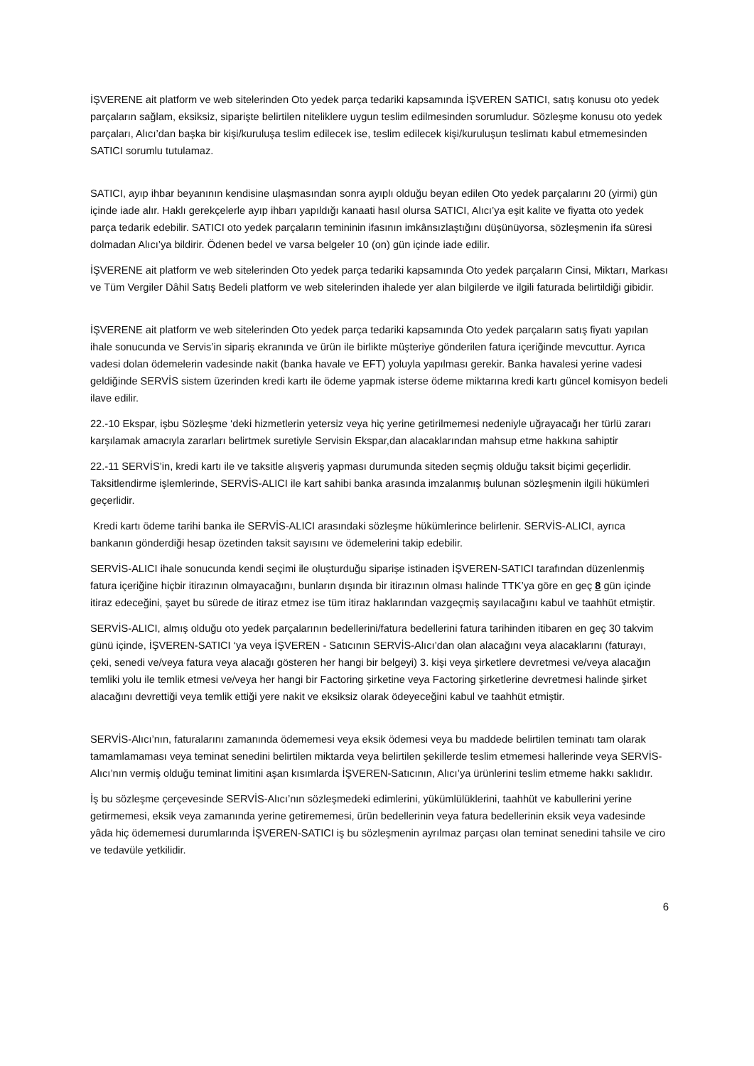İŞVERENE ait platform ve web sitelerinden Oto yedek parça tedariki kapsamında İŞVEREN SATICI, satış konusu oto yedek parçaların sağlam, eksiksiz, siparişte belirtilen niteliklere uygun teslim edilmesinden sorumludur. Sözleşme konusu oto yedek parçaları, Alıcı’dan başka bir kişi/kuruluşa teslim edilecek ise, teslim edilecek kişi/kuruluşun teslimatı kabul etmemesinden SATICI sorumlu tutulamaz.
SATICI, ayıp ihbar beyanının kendisine ulaşmasından sonra ayıplı olduğu beyan edilen Oto yedek parçalarını 20 (yirmi) gün içinde iade alır. Haklı gerekçelerle ayıp ihbarı yapıldığı kanaati hasıl olursa SATICI, Alıcı’ya eşit kalite ve fiyatta oto yedek parça tedarik edebilir. SATICI oto yedek parçaların temininin ifasının imkânsızlaştığını düşünüyorsa, sözleşmenin ifa süresi dolmadan Alıcı’ya bildirir. Ödenen bedel ve varsa belgeler 10 (on) gün içinde iade edilir.
İŞVERENE ait platform ve web sitelerinden Oto yedek parça tedariki kapsamında Oto yedek parçaların Cinsi, Miktarı, Markası ve Tüm Vergiler Dâhil Satış Bedeli platform ve web sitelerinden ihalede yer alan bilgilerde ve ilgili faturada belirtildiği gibidir.
İŞVERENE ait platform ve web sitelerinden Oto yedek parça tedariki kapsamında Oto yedek parçaların satış fiyatı yapılan ihale sonucunda ve Servis’in sipariş ekranında ve ürün ile birlikte müşteriye gönderilen fatura içeriğinde mevcuttur. Ayrıca vadesi dolan ödemelerin vadesinde nakit (banka havale ve EFT) yoluyla yapılması gerekir. Banka havalesi yerine vadesi geldiğinde SERVİS sistem üzerinden kredi kartı ile ödeme yapmak isterse ödeme miktarına kredi kartı güncel komisyon bedeli ilave edilir.
22.-10 Ekspar, işbu Sözleşme ‘deki hizmetlerin yetersiz veya hiç yerine getirilmemesi nedeniyle uğrayacağı her türlü zararı karşılamak amacıyla zararları belirtmek suretiyle Servisin Ekspar,dan alacaklarından mahsup etme hakkına sahiptir
22.-11 SERVİS’in, kredi kartı ile ve taksitle alışveriş yapması durumunda siteden seçmiş olduğu taksit biçimi geçerlidir. Taksitlendirme işlemlerinde, SERVİS-ALICI ile kart sahibi banka arasında imzalanmış bulunan sözleşmenin ilgili hükümleri geçerlidir.
Kredi kartı ödeme tarihi banka ile SERVİS-ALICI arasındaki sözleşme hükümlerince belirlenir. SERVİS-ALICI, ayrıca bankanın gönderdiği hesap özetinden taksit sayısını ve ödemelerini takip edebilir.
SERVİS-ALICI ihale sonucunda kendi seçimi ile oluşturduğu siparişe istinaden İŞVEREN-SATICI tarafından düzenlenmiş fatura içeriğine hiçbir itirazının olmayacağını, bunların dışında bir itirazının olması halinde TTK’ya göre en geç 8 gün içinde itiraz edeceğini, şayet bu sürede de itiraz etmez ise tüm itiraz haklarından vazgeçmiş sayılacağını kabul ve taahhüt etmiştir.
SERVİS-ALICI, almış olduğu oto yedek parçalarının bedellerini/fatura bedellerini fatura tarihinden itibaren en geç 30 takvim günü içinde, İŞVEREN-SATICI ‘ya veya İŞVEREN - Satıcının SERVİS-Alıcı’dan olan alacağını veya alacaklarını (faturayı, çeki, senedi ve/veya fatura veya alacağı gösteren her hangi bir belgeyi) 3. kişi veya şirketlere devretmesi ve/veya alacağın temliki yolu ile temlik etmesi ve/veya her hangi bir Factoring şirketine veya Factoring şirketlerine devretmesi halinde şirket alacağını devrettiği veya temlik ettiği yere nakit ve eksiksiz olarak ödeyeceğini kabul ve taahhüt etmiştir.
SERVİS-Alıcı’nın, faturalarını zamanında ödememesi veya eksik ödemesi veya bu maddede belirtilen teminatı tam olarak tamamlamaması veya teminat senedini belirtilen miktarda veya belirtilen şekillerde teslim etmemesi hallerinde veya SERVİS-Alıcı’nın vermiş olduğu teminat limitini aşan kısımlarda İŞVEREN-Satıcının, Alıcı’ya ürünlerini teslim etmeme hakkı saklıdır.
İş bu sözleşme çerçevesinde SERVİS-Alıcı’nın sözleşmedeki edimlerini, yükümlülüklerini, taahhüt ve kabullerini yerine getirmemesi, eksik veya zamanında yerine getirememesi, ürün bedellerinin veya fatura bedellerinin eksik veya vadesinde yâda hiç ödememesi durumlarında İŞVEREN-SATICI iş bu sözleşmenin ayrılmaz parçası olan teminat senedini tahsile ve ciro ve tedavüle yetkilidir.
6